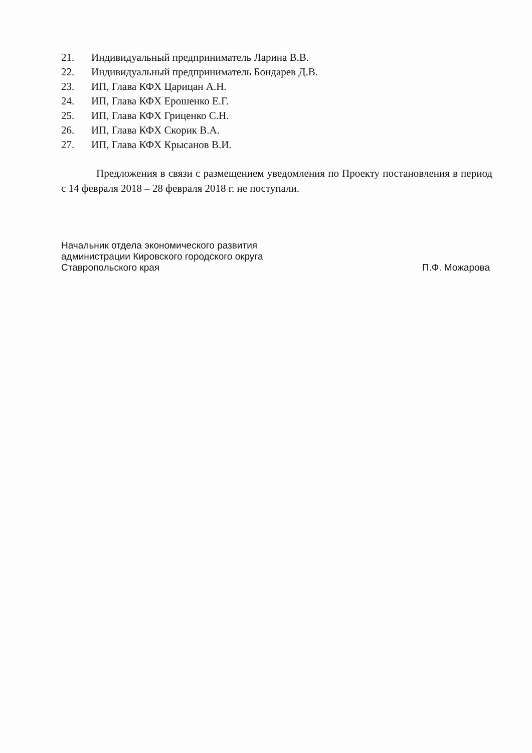21. Индивидуальный предприниматель Ларина В.В.
22. Индивидуальный предприниматель Бондарев Д.В.
23. ИП, Глава КФХ Царицан А.Н.
24. ИП, Глава КФХ Ерошенко Е.Г.
25. ИП, Глава КФХ Гриценко С.Н.
26. ИП, Глава КФХ Скорик В.А.
27. ИП, Глава КФХ Крысанов В.И.
Предложения в связи с размещением уведомления по Проекту постановления в период с 14 февраля 2018 – 28 февраля 2018 г. не поступали.
Начальник отдела экономического развития
администрации Кировского городского округа
Ставропольского края
П.Ф. Можарова